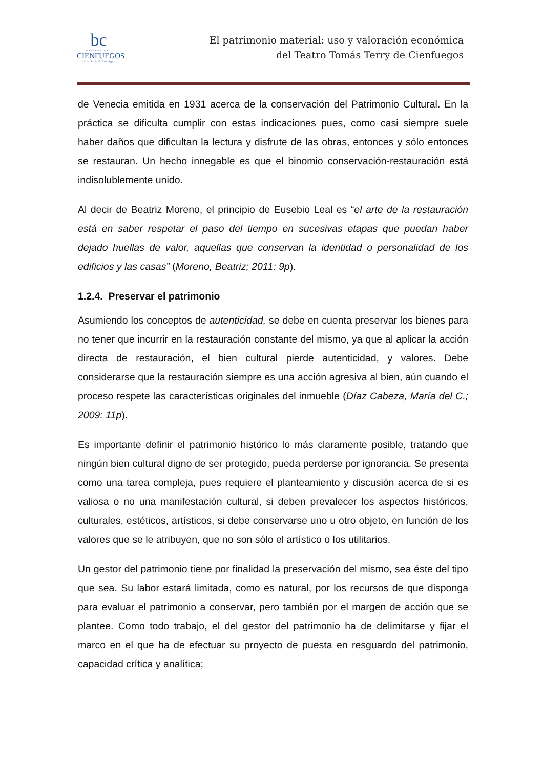bc
UNIVERSIDAD
CIENFUEGOS
Carlos Rafael Rodríguez
El patrimonio material: uso y valoración económica
del Teatro Tomás Terry de Cienfuegos
de Venecia emitida en 1931 acerca de la conservación del Patrimonio Cultural. En la práctica se dificulta cumplir con estas indicaciones pues, como casi siempre suele haber daños que dificultan la lectura y disfrute de las obras, entonces y sólo entonces se restauran. Un hecho innegable es que el binomio conservación-restauración está indisolublemente unido.
Al decir de Beatriz Moreno, el principio de Eusebio Leal es “el arte de la restauración está en saber respetar el paso del tiempo en sucesivas etapas que puedan haber dejado huellas de valor, aquellas que conservan la identidad o personalidad de los edificios y las casas” (Moreno, Beatriz; 2011: 9p).
1.2.4. Preservar el patrimonio
Asumiendo los conceptos de autenticidad, se debe en cuenta preservar los bienes para no tener que incurrir en la restauración constante del mismo, ya que al aplicar la acción directa de restauración, el bien cultural pierde autenticidad, y valores. Debe considerarse que la restauración siempre es una acción agresiva al bien, aún cuando el proceso respete las características originales del inmueble (Díaz Cabeza, María del C.; 2009: 11p).
Es importante definir el patrimonio histórico lo más claramente posible, tratando que ningún bien cultural digno de ser protegido, pueda perderse por ignorancia. Se presenta como una tarea compleja, pues requiere el planteamiento y discusión acerca de si es valiosa o no una manifestación cultural, si deben prevalecer los aspectos históricos, culturales, estéticos, artísticos, si debe conservarse uno u otro objeto, en función de los valores que se le atribuyen, que no son sólo el artístico o los utilitarios.
Un gestor del patrimonio tiene por finalidad la preservación del mismo, sea éste del tipo que sea. Su labor estará limitada, como es natural, por los recursos de que disponga para evaluar el patrimonio a conservar, pero también por el margen de acción que se plantee. Como todo trabajo, el del gestor del patrimonio ha de delimitarse y fijar el marco en el que ha de efectuar su proyecto de puesta en resguardo del patrimonio, capacidad crítica y analítica;